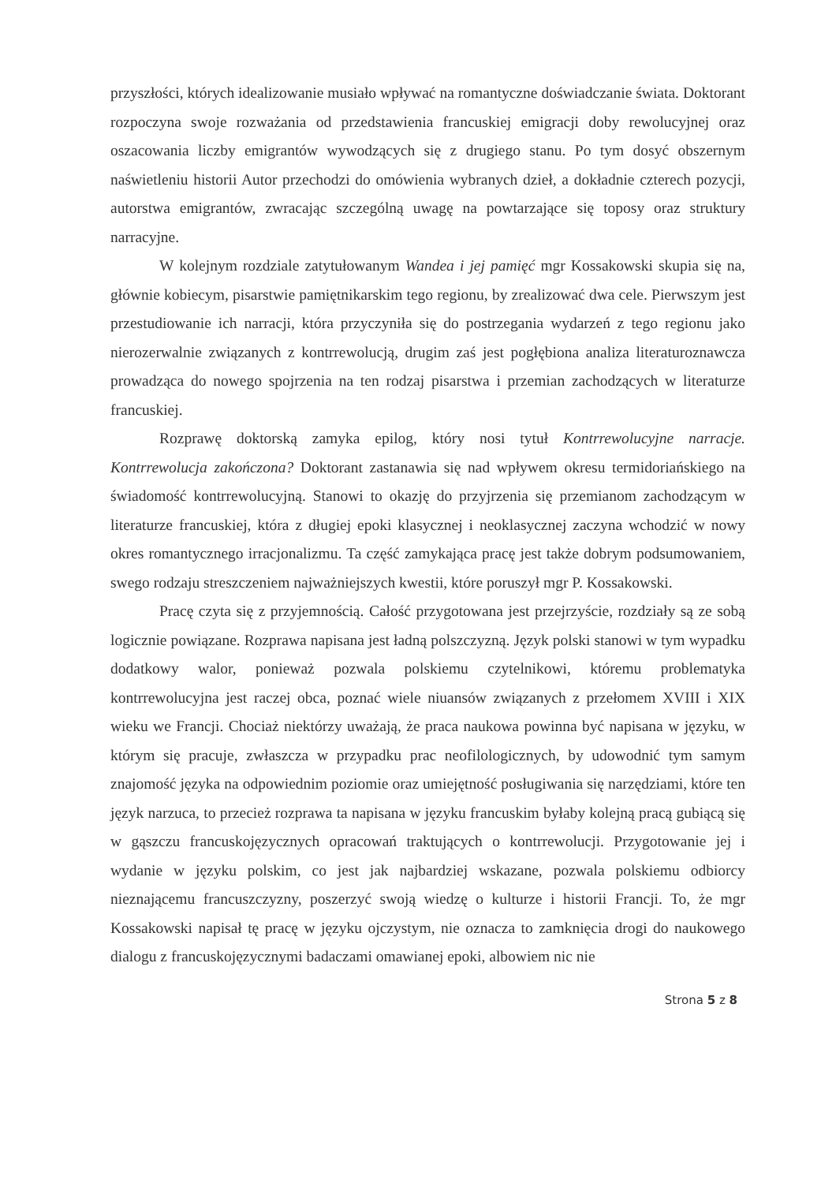przyszłości, których idealizowanie musiało wpływać na romantyczne doświadczanie świata. Doktorant rozpoczyna swoje rozważania od przedstawienia francuskiej emigracji doby rewolucyjnej oraz oszacowania liczby emigrantów wywodzących się z drugiego stanu. Po tym dosyć obszernym naświetleniu historii Autor przechodzi do omówienia wybranych dzieł, a dokładnie czterech pozycji, autorstwa emigrantów, zwracając szczególną uwagę na powtarzające się toposy oraz struktury narracyjne.
W kolejnym rozdziale zatytułowanym Wandea i jej pamięć mgr Kossakowski skupia się na, głównie kobiecym, pisarstwie pamiętnikarskim tego regionu, by zrealizować dwa cele. Pierwszym jest przestudiowanie ich narracji, która przyczyniła się do postrzegania wydarzeń z tego regionu jako nierozerwalnie związanych z kontrrewolucją, drugim zaś jest pogłębiona analiza literaturoznawcza prowadząca do nowego spojrzenia na ten rodzaj pisarstwa i przemian zachodzących w literaturze francuskiej.
Rozprawę doktorską zamyka epilog, który nosi tytuł Kontrrewolucyjne narracje. Kontrrewolucja zakończona? Doktorant zastanawia się nad wpływem okresu termidoriańskiego na świadomość kontrrewolucyjną. Stanowi to okazję do przyjrzenia się przemianom zachodzącym w literaturze francuskiej, która z długiej epoki klasycznej i neoklasycznej zaczyna wchodzić w nowy okres romantycznego irracjonalizmu. Ta część zamykająca pracę jest także dobrym podsumowaniem, swego rodzaju streszczeniem najważniejszych kwestii, które poruszył mgr P. Kossakowski.
Pracę czyta się z przyjemnością. Całość przygotowana jest przejrzyście, rozdziały są ze sobą logicznie powiązane. Rozprawa napisana jest ładną polszczyzną. Język polski stanowi w tym wypadku dodatkowy walor, ponieważ pozwala polskiemu czytelnikowi, któremu problematyka kontrrewolucyjna jest raczej obca, poznać wiele niuansów związanych z przełomem XVIII i XIX wieku we Francji. Chociaż niektórzy uważają, że praca naukowa powinna być napisana w języku, w którym się pracuje, zwłaszcza w przypadku prac neofilologicznych, by udowodnić tym samym znajomość języka na odpowiednim poziomie oraz umiejętność posługiwania się narzędziami, które ten język narzuca, to przecież rozprawa ta napisana w języku francuskim byłaby kolejną pracą gubiącą się w gąszczu francuskojęzycznych opracowań traktujących o kontrrewolucji. Przygotowanie jej i wydanie w języku polskim, co jest jak najbardziej wskazane, pozwala polskiemu odbiorcy nieznającemu francuszczyzny, poszerzyć swoją wiedzę o kulturze i historii Francji. To, że mgr Kossakowski napisał tę pracę w języku ojczystym, nie oznacza to zamknięcia drogi do naukowego dialogu z francuskojęzycznymi badaczami omawianej epoki, albowiem nic nie
Strona 5 z 8